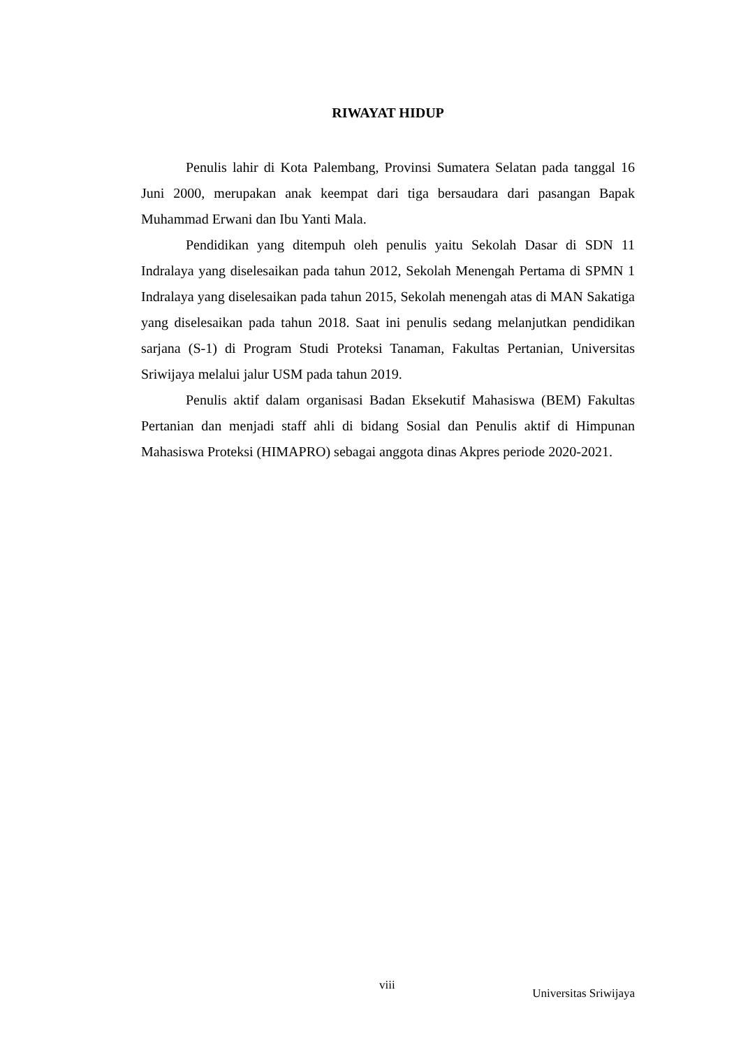RIWAYAT HIDUP
Penulis lahir di Kota Palembang, Provinsi Sumatera Selatan pada tanggal 16 Juni 2000, merupakan anak keempat dari tiga bersaudara dari pasangan Bapak Muhammad Erwani dan Ibu Yanti Mala.
Pendidikan yang ditempuh oleh penulis yaitu Sekolah Dasar di SDN 11 Indralaya yang diselesaikan pada tahun 2012, Sekolah Menengah Pertama di SPMN 1 Indralaya yang diselesaikan pada tahun 2015, Sekolah menengah atas di MAN Sakatiga yang diselesaikan pada tahun 2018. Saat ini penulis sedang melanjutkan pendidikan sarjana (S-1) di Program Studi Proteksi Tanaman, Fakultas Pertanian, Universitas Sriwijaya melalui jalur USM pada tahun 2019.
Penulis aktif dalam organisasi Badan Eksekutif Mahasiswa (BEM) Fakultas Pertanian dan menjadi staff ahli di bidang Sosial dan Penulis aktif di Himpunan Mahasiswa Proteksi (HIMAPRO) sebagai anggota dinas Akpres periode 2020-2021.
viii
Universitas Sriwijaya